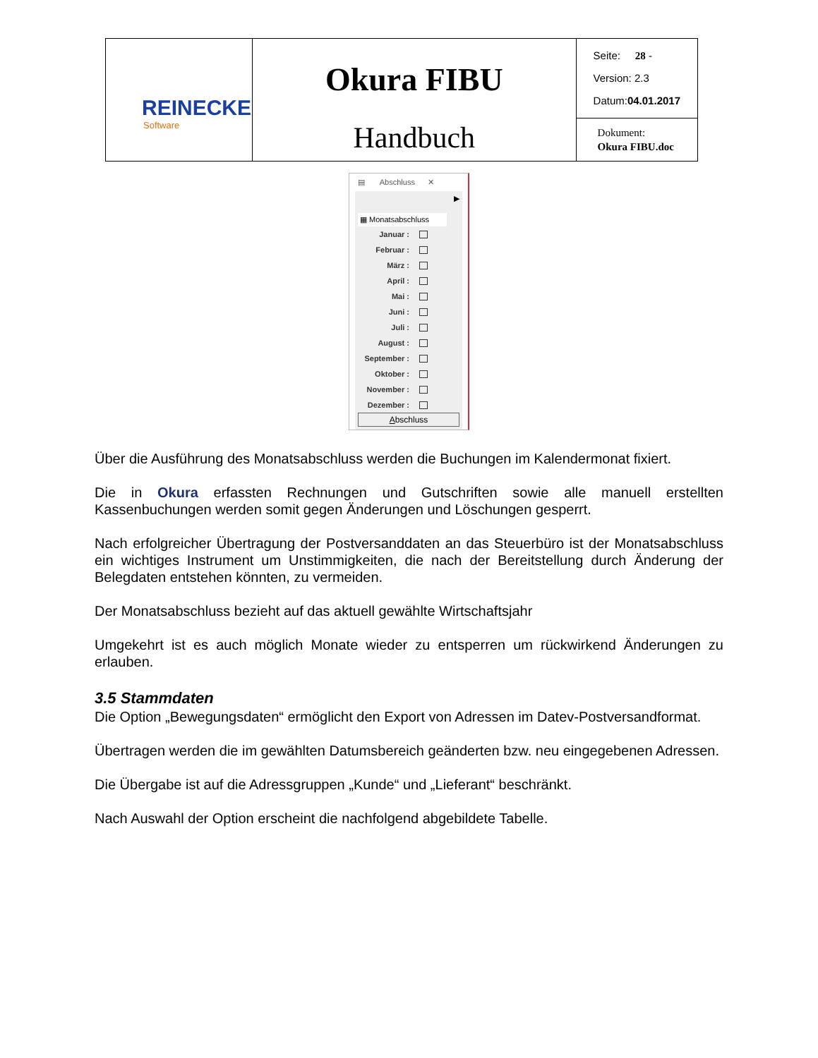| REINECKE Software | Okura FIBU Handbuch | Seite: 28 - Version: 2.3 Datum: 04.01.2017 |
| | | Dokument: Okura FIBU.doc |
▤ Abschluss ✕
▶
▦ Monatsabschluss
Januar :
Februar :
März :
April :
Mai :
Juni :
Juli :
August :
September :
Oktober :
November :
Dezember :
Abschluss
Über die Ausführung des Monatsabschluss werden die Buchungen im Kalendermonat fixiert.
Die in Okura erfassten Rechnungen und Gutschriften sowie alle manuell erstellten Kassenbuchungen werden somit gegen Änderungen und Löschungen gesperrt.
Nach erfolgreicher Übertragung der Postversanddaten an das Steuerbüro ist der Monatsabschluss ein wichtiges Instrument um Unstimmigkeiten, die nach der Bereitstellung durch Änderung der Belegdaten entstehen könnten, zu vermeiden.
Der Monatsabschluss bezieht auf das aktuell gewählte Wirtschaftsjahr
Umgekehrt ist es auch möglich Monate wieder zu entsperren um rückwirkend Änderungen zu erlauben.
3.5 Stammdaten
Die Option „Bewegungsdaten“ ermöglicht den Export von Adressen im Datev-Postversandformat.
Übertragen werden die im gewählten Datumsbereich geänderten bzw. neu eingegebenen Adressen.
Die Übergabe ist auf die Adressgruppen „Kunde“ und „Lieferant“ beschränkt.
Nach Auswahl der Option erscheint die nachfolgend abgebildete Tabelle.